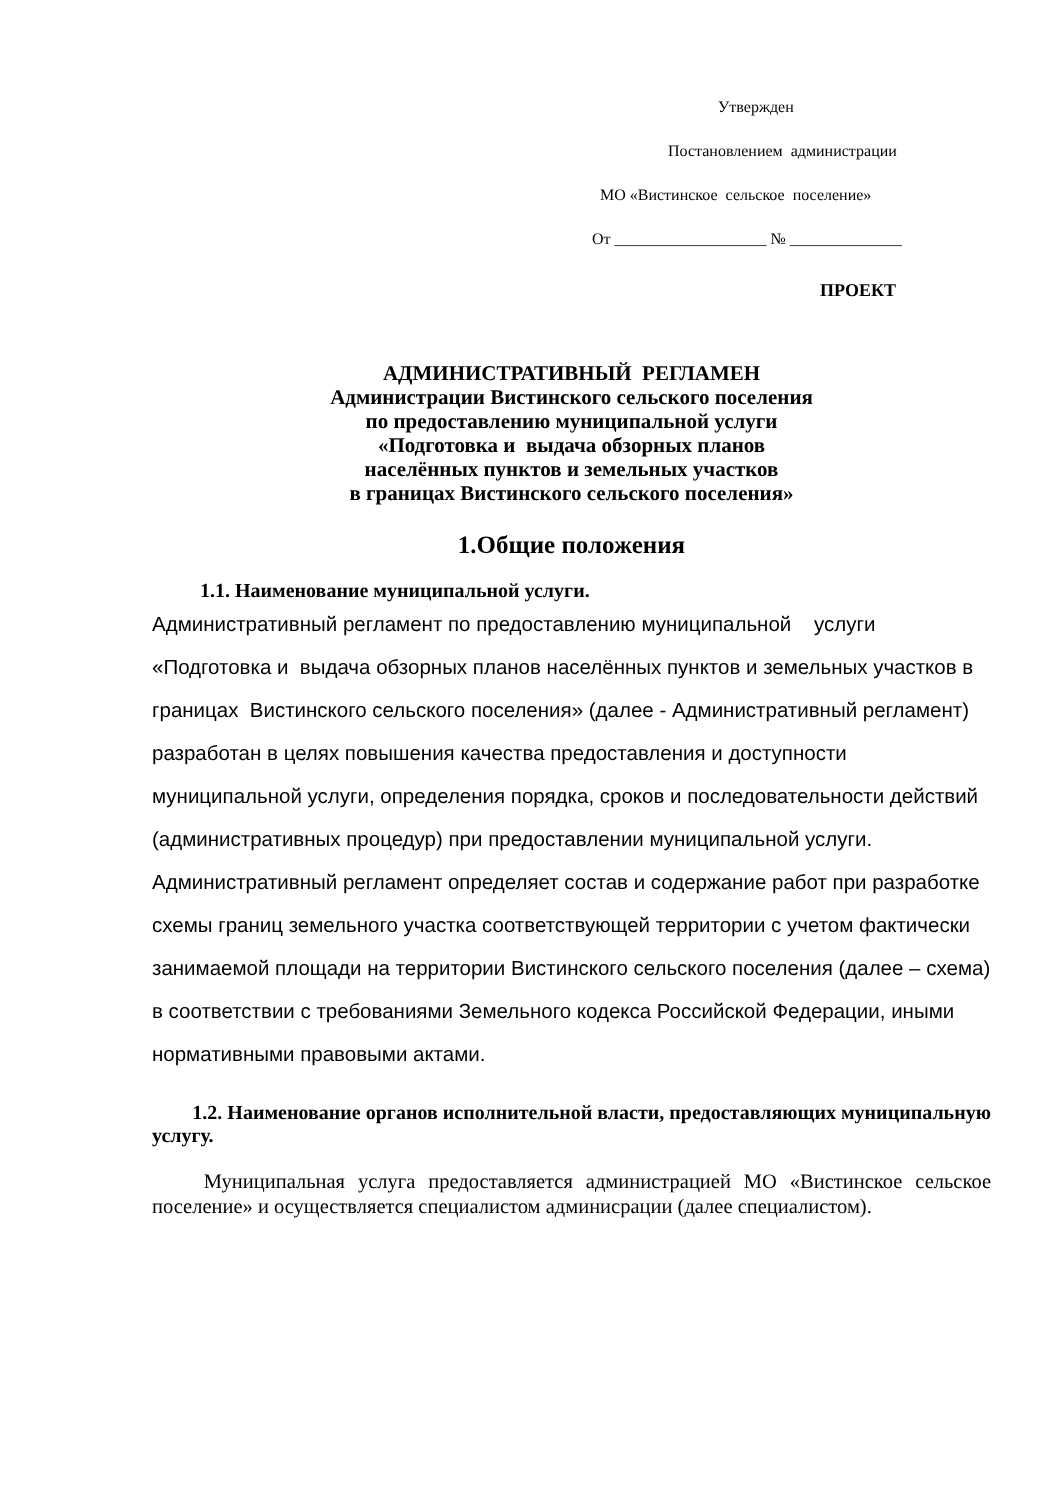Утвержден
Постановлением администрации
МО «Вистинское сельское поселение»
От ___________________ № ______________
ПРОЕКТ
АДМИНИСТРАТИВНЫЙ РЕГЛАМЕН
Администрации Вистинского сельского поселения
по предоставлению муниципальной услуги
«Подготовка и выдача обзорных планов
населённых пунктов и земельных участков
в границах Вистинского сельского поселения»
1.Общие положения
1.1. Наименование муниципальной услуги.
Административный регламент по предоставлению муниципальной услуги «Подготовка и выдача обзорных планов населённых пунктов и земельных участков в границах Вистинского сельского поселения» (далее - Административный регламент) разработан в целях повышения качества предоставления и доступности муниципальной услуги, определения порядка, сроков и последовательности действий (административных процедур) при предоставлении муниципальной услуги. Административный регламент определяет состав и содержание работ при разработке схемы границ земельного участка соответствующей территории с учетом фактически занимаемой площади на территории Вистинского сельского поселения (далее – схема) в соответствии с требованиями Земельного кодекса Российской Федерации, иными нормативными правовыми актами.
1.2. Наименование органов исполнительной власти, предоставляющих муниципальную услугу.
Муниципальная услуга предоставляется администрацией МО «Вистинское сельское поселение» и осуществляется специалистом админисрации (далее специалистом).